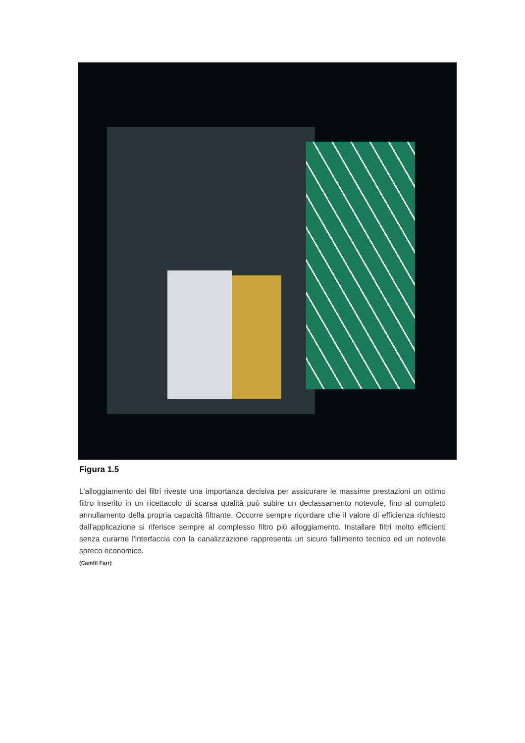Figura 1.5
L'alloggiamento dei filtri riveste una importanza decisiva per assicurare le massime prestazioni un ottimo filtro inserito in un ricettacolo di scarsa qualità può subire un declassamento notevole, fino al completo annullamento della propria capacità filtrante. Occorre sempre ricordare che il valore di efficienza richiesto dall'applicazione si riferisce sempre al complesso filtro più alloggiamento. Installare filtri molto efficienti senza curarne l'interfaccia con la canalizzazione rappresenta un sicuro fallimento tecnico ed un notevole spreco economico.
(Camfil Farr)